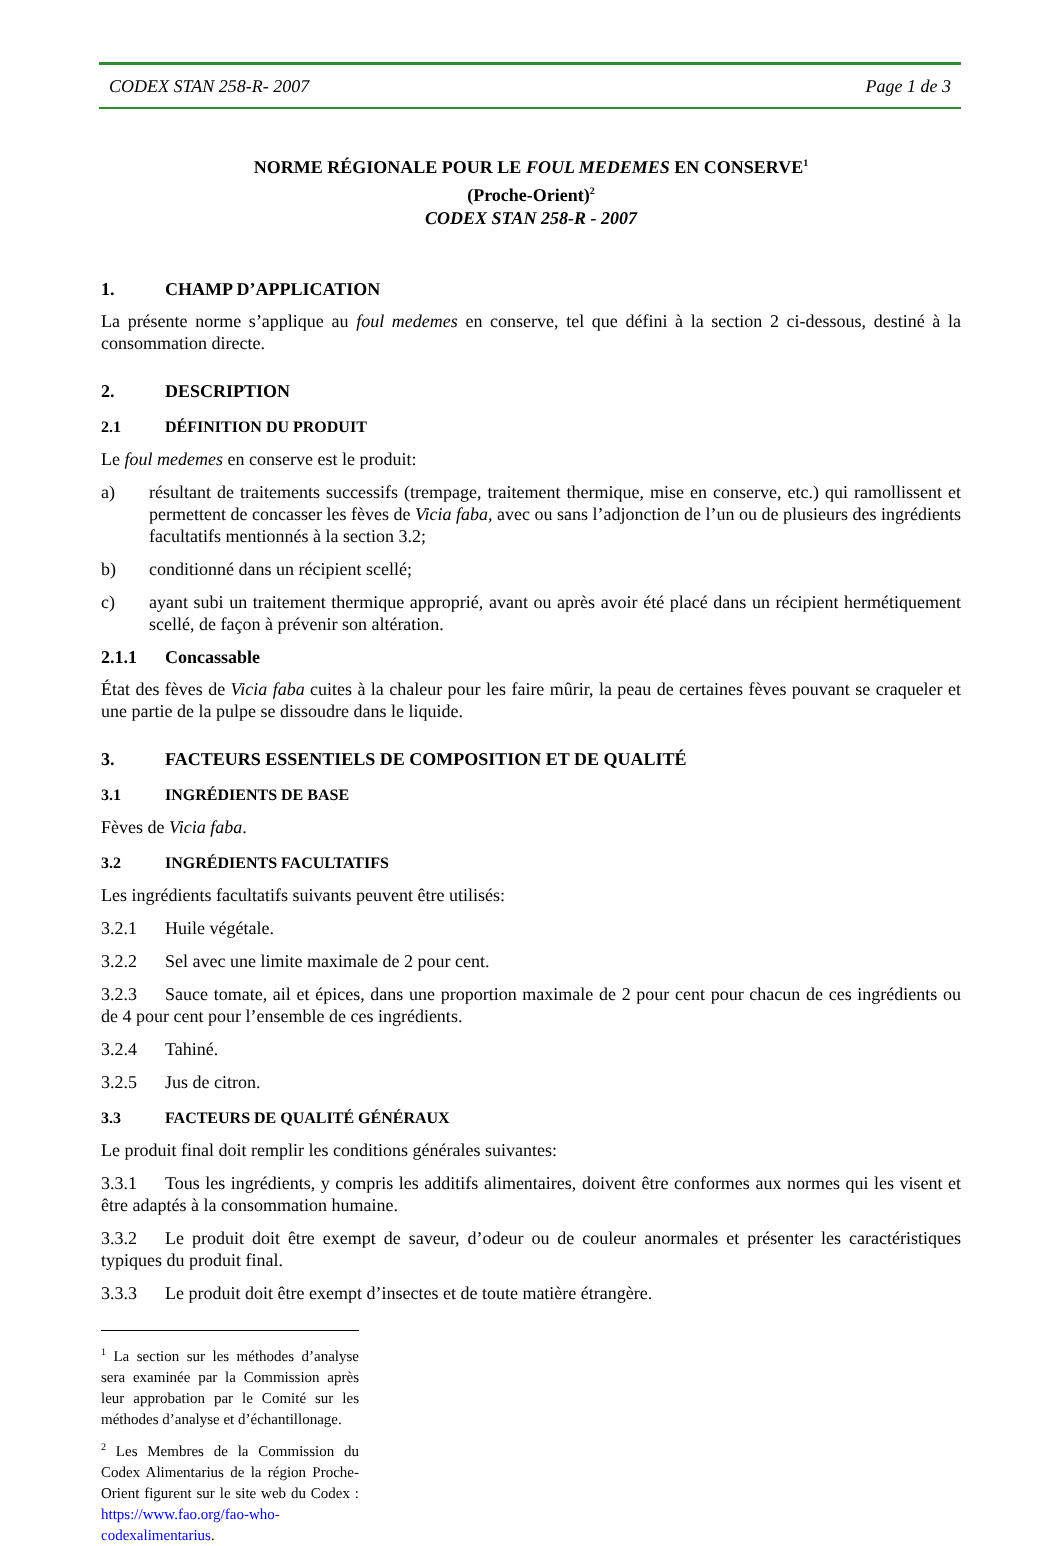CODEX STAN 258-R- 2007 Page 1 de 3
NORME RÉGIONALE POUR LE FOUL MEDEMES EN CONSERVE<sup>1</sup>
(Proche-Orient)<sup>2</sup>
CODEX STAN 258-R - 2007
1. CHAMP D’APPLICATION
La présente norme s’applique au foul medemes en conserve, tel que défini à la section 2 ci-dessous, destiné à la consommation directe.
2. DESCRIPTION
2.1 DÉFINITION DU PRODUIT
Le foul medemes en conserve est le produit:
a) résultant de traitements successifs (trempage, traitement thermique, mise en conserve, etc.) qui ramollissent et permettent de concasser les fèves de Vicia faba, avec ou sans l’adjonction de l’un ou de plusieurs des ingrédients facultatifs mentionnés à la section 3.2;
b) conditionné dans un récipient scellé;
c) ayant subi un traitement thermique approprié, avant ou après avoir été placé dans un récipient hermétiquement scellé, de façon à prévenir son altération.
2.1.1 Concassable
État des fèves de Vicia faba cuites à la chaleur pour les faire mûrir, la peau de certaines fèves pouvant se craqueler et une partie de la pulpe se dissoudre dans le liquide.
3. FACTEURS ESSENTIELS DE COMPOSITION ET DE QUALITÉ
3.1 INGRÉDIENTS DE BASE
Fèves de Vicia faba.
3.2 INGRÉDIENTS FACULTATIFS
Les ingrédients facultatifs suivants peuvent être utilisés:
3.2.1 Huile végétale.
3.2.2 Sel avec une limite maximale de 2 pour cent.
3.2.3 Sauce tomate, ail et épices, dans une proportion maximale de 2 pour cent pour chacun de ces ingrédients ou de 4 pour cent pour l’ensemble de ces ingrédients.
3.2.4 Tahiné.
3.2.5 Jus de citron.
3.3 FACTEURS DE QUALITÉ GÉNÉRAUX
Le produit final doit remplir les conditions générales suivantes:
3.3.1 Tous les ingrédients, y compris les additifs alimentaires, doivent être conformes aux normes qui les visent et être adaptés à la consommation humaine.
3.3.2 Le produit doit être exempt de saveur, d’odeur ou de couleur anormales et présenter les caractéristiques typiques du produit final.
3.3.3 Le produit doit être exempt d’insectes et de toute matière étrangère.
<sup>1</sup> La section sur les méthodes d’analyse sera examinée par la Commission après leur approbation par le Comité sur les méthodes d’analyse et d’échantillonage.
<sup>2</sup> Les Membres de la Commission du Codex Alimentarius de la région Proche-Orient figurent sur le site web du Codex : https://www.fao.org/fao-who-codexalimentarius.